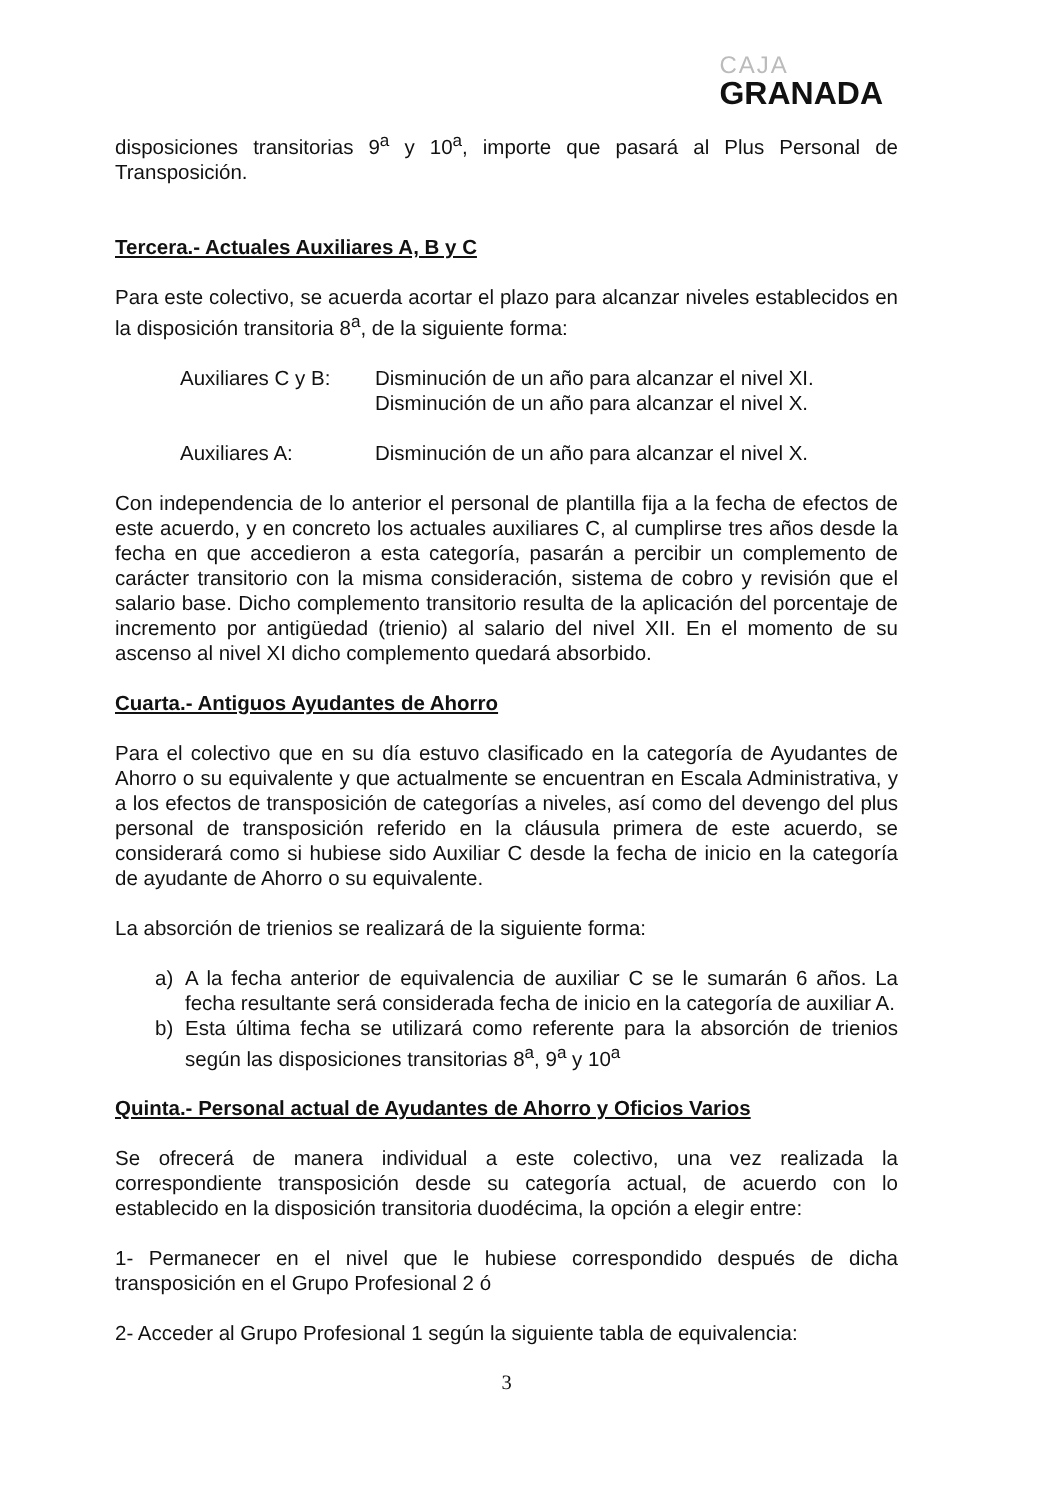CAJA
GRANADA
disposiciones transitorias 9<sup>a</sup> y 10<sup>a</sup>, importe que pasará al Plus Personal de Transposición.
Tercera.- Actuales Auxiliares A, B y C
Para este colectivo, se acuerda acortar el plazo para alcanzar niveles establecidos en la disposición transitoria 8<sup>a</sup>, de la siguiente forma:
Auxiliares C y B:
Disminución de un año para alcanzar el nivel XI.
Disminución de un año para alcanzar el nivel X.
Auxiliares A: Disminución de un año para alcanzar el nivel X.
Con independencia de lo anterior el personal de plantilla fija a la fecha de efectos de este acuerdo, y en concreto los actuales auxiliares C, al cumplirse tres años desde la fecha en que accedieron a esta categoría, pasarán a percibir un complemento de carácter transitorio con la misma consideración, sistema de cobro y revisión que el salario base. Dicho complemento transitorio resulta de la aplicación del porcentaje de incremento por antigüedad (trienio) al salario del nivel XII. En el momento de su ascenso al nivel XI dicho complemento quedará absorbido.
Cuarta.- Antiguos Ayudantes de Ahorro
Para el colectivo que en su día estuvo clasificado en la categoría de Ayudantes de Ahorro o su equivalente y que actualmente se encuentran en Escala Administrativa, y a los efectos de transposición de categorías a niveles, así como del devengo del plus personal de transposición referido en la cláusula primera de este acuerdo, se considerará como si hubiese sido Auxiliar C desde la fecha de inicio en la categoría de ayudante de Ahorro o su equivalente.
La absorción de trienios se realizará de la siguiente forma:
a) A la fecha anterior de equivalencia de auxiliar C se le sumarán 6 años. La fecha resultante será considerada fecha de inicio en la categoría de auxiliar A.
b) Esta última fecha se utilizará como referente para la absorción de trienios según las disposiciones transitorias 8<sup>a</sup>, 9<sup>a</sup> y 10<sup>a</sup>
Quinta.- Personal actual de Ayudantes de Ahorro y Oficios Varios
Se ofrecerá de manera individual a este colectivo, una vez realizada la correspondiente transposición desde su categoría actual, de acuerdo con lo establecido en la disposición transitoria duodécima, la opción a elegir entre:
1- Permanecer en el nivel que le hubiese correspondido después de dicha transposición en el Grupo Profesional 2 ó
2- Acceder al Grupo Profesional 1 según la siguiente tabla de equivalencia:
3